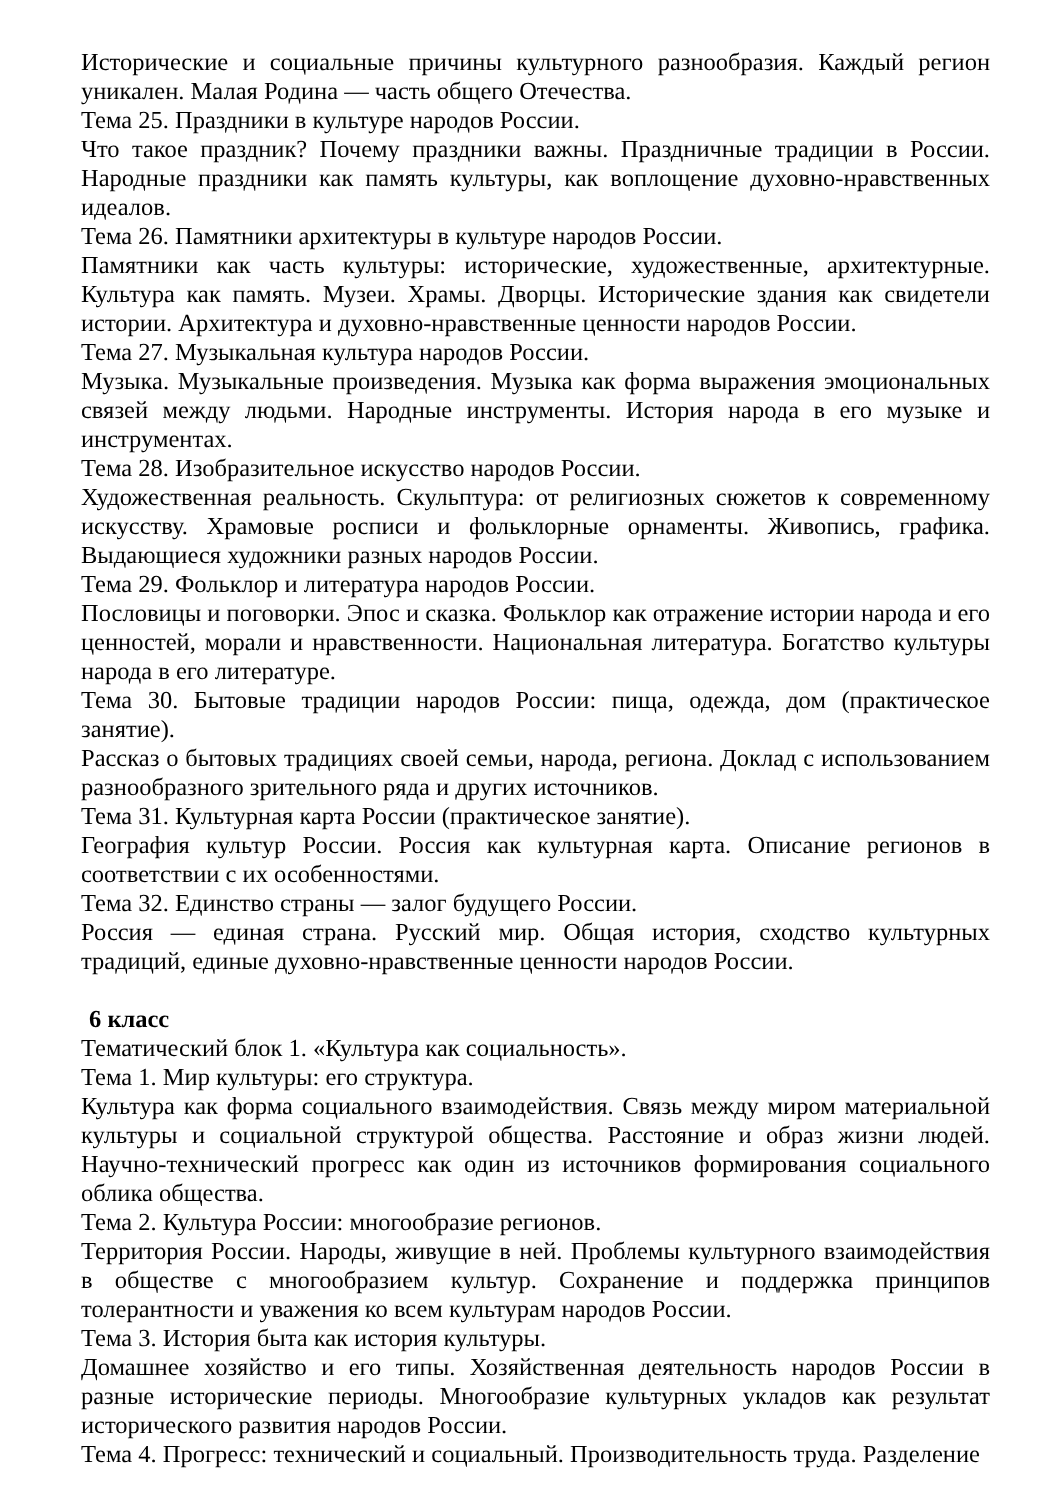Исторические и социальные причины культурного разнообразия. Каждый регион уникален. Малая Родина — часть общего Отечества.
Тема 25. Праздники в культуре народов России.
Что такое праздник? Почему праздники важны. Праздничные традиции в России. Народные праздники как память культуры, как воплощение духовно-нравственных идеалов.
Тема 26. Памятники архитектуры в культуре народов России.
Памятники как часть культуры: исторические, художественные, архитектурные. Культура как память. Музеи. Храмы. Дворцы. Исторические здания как свидетели истории. Архитектура и духовно-нравственные ценности народов России.
Тема 27. Музыкальная культура народов России.
Музыка. Музыкальные произведения. Музыка как форма выражения эмоциональных связей между людьми. Народные инструменты. История народа в его музыке и инструментах.
Тема 28. Изобразительное искусство народов России.
Художественная реальность. Скульптура: от религиозных сюжетов к современному искусству. Храмовые росписи и фольклорные орнаменты. Живопись, графика. Выдающиеся художники разных народов России.
Тема 29. Фольклор и литература народов России.
Пословицы и поговорки. Эпос и сказка. Фольклор как отражение истории народа и его ценностей, морали и нравственности. Национальная литература. Богатство культуры народа в его литературе.
Тема 30. Бытовые традиции народов России: пища, одежда, дом (практическое занятие).
Рассказ о бытовых традициях своей семьи, народа, региона. Доклад с использованием разнообразного зрительного ряда и других источников.
Тема 31. Культурная карта России (практическое занятие).
География культур России. Россия как культурная карта. Описание регионов в соответствии с их особенностями.
Тема 32. Единство страны — залог будущего России.
Россия — единая страна. Русский мир. Общая история, сходство культурных традиций, единые духовно-нравственные ценности народов России.
6 класс
Тематический блок 1. «Культура как социальность».
Тема 1. Мир культуры: его структура.
Культура как форма социального взаимодействия. Связь между миром материальной культуры и социальной структурой общества. Расстояние и образ жизни людей. Научно-технический прогресс как один из источников формирования социального облика общества.
Тема 2. Культура России: многообразие регионов.
Территория России. Народы, живущие в ней. Проблемы культурного взаимодействия в обществе с многообразием культур. Сохранение и поддержка принципов толерантности и уважения ко всем культурам народов России.
Тема 3. История быта как история культуры.
Домашнее хозяйство и его типы. Хозяйственная деятельность народов России в разные исторические периоды. Многообразие культурных укладов как результат исторического развития народов России.
Тема 4. Прогресс: технический и социальный. Производительность труда. Разделение